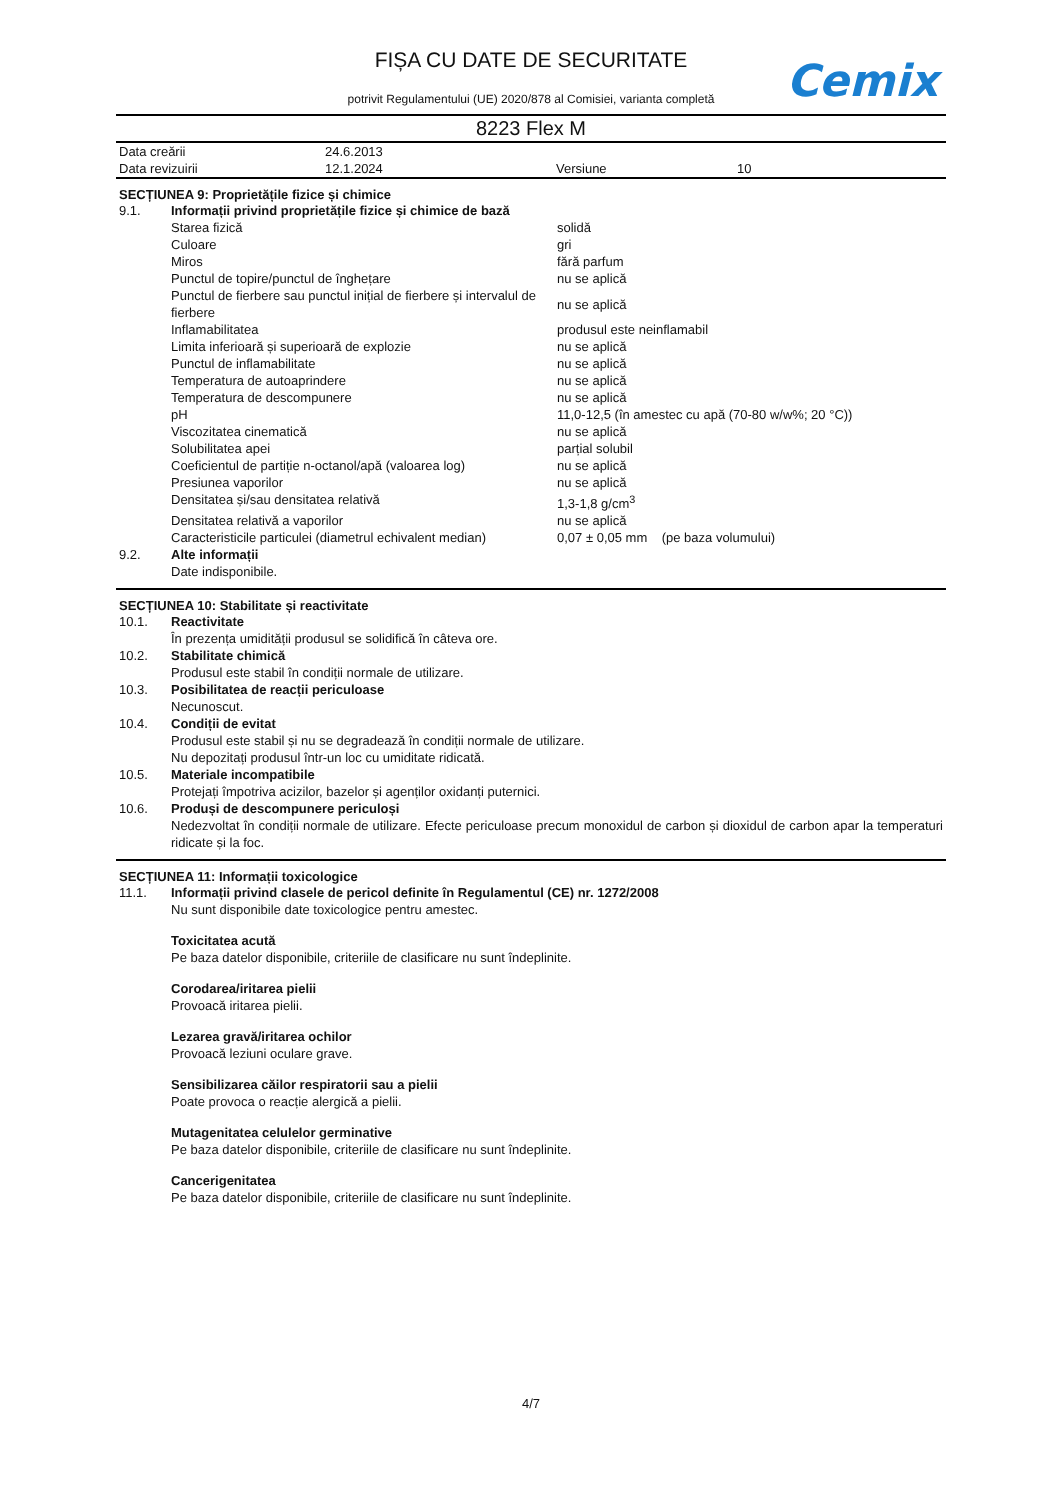FIȘA CU DATE DE SECURITATE
potrivit Regulamentului (UE) 2020/878 al Comisiei, varianta completă
Cemix
8223 Flex M
| Data creării | 24.6.2013 | | |
| Data revizuirii | 12.1.2024 | Versiune | 10 |
SECȚIUNEA 9: Proprietățile fizice și chimice
| 9.1. | Informații privind proprietățile fizice și chimice de bază | |
| | Starea fizică | solidă |
| | Culoare | gri |
| | Miros | fără parfum |
| | Punctul de topire/punctul de înghețare | nu se aplică |
| | Punctul de fierbere sau punctul inițial de fierbere și intervalul de fierbere | nu se aplică |
| | Inflamabilitatea | produsul este neinflamabil |
| | Limita inferioară și superioară de explozie | nu se aplică |
| | Punctul de inflamabilitate | nu se aplică |
| | Temperatura de autoaprindere | nu se aplică |
| | Temperatura de descompunere | nu se aplică |
| | pH | 11,0-12,5 (în amestec cu apă (70-80 w/w%; 20 °C)) |
| | Viscozitatea cinematică | nu se aplică |
| | Solubilitatea apei | parțial solubil |
| | Coeficientul de partiție n-octanol/apă (valoarea log) | nu se aplică |
| | Presiunea vaporilor | nu se aplică |
| | Densitatea și/sau densitatea relativă | 1,3-1,8 g/cm<sup>3</sup> |
| | Densitatea relativă a vaporilor | nu se aplică |
| | Caracteristicile particulei (diametrul echivalent median) | 0,07 ± 0,05 mm (pe baza volumului) |
| 9.2. | Alte informații | |
| | Date indisponibile. | |
SECȚIUNEA 10: Stabilitate și reactivitate
| 10.1. | Reactivitate |
| | În prezența umidității produsul se solidifică în câteva ore. |
| 10.2. | Stabilitate chimică |
| | Produsul este stabil în condiții normale de utilizare. |
| 10.3. | Posibilitatea de reacții periculoase |
| | Necunoscut. |
| 10.4. | Condiții de evitat |
| | Produsul este stabil și nu se degradează în condiții normale de utilizare. Nu depozitați produsul într-un loc cu umiditate ridicată. |
| 10.5. | Materiale incompatibile |
| | Protejați împotriva acizilor, bazelor și agenților oxidanți puternici. |
| 10.6. | Produși de descompunere periculoși |
| | Nedezvoltat în condiții normale de utilizare. Efecte periculoase precum monoxidul de carbon și dioxidul de carbon apar la temperaturi ridicate și la foc. |
SECȚIUNEA 11: Informații toxicologice
| 11.1. | Informații privind clasele de pericol definite în Regulamentul (CE) nr. 1272/2008 |
| | Nu sunt disponibile date toxicologice pentru amestec. |
| | Toxicitatea acută |
| | Pe baza datelor disponibile, criteriile de clasificare nu sunt îndeplinite. |
| | Corodarea/iritarea pielii |
| | Provoacă iritarea pielii. |
| | Lezarea gravă/iritarea ochilor |
| | Provoacă leziuni oculare grave. |
| | Sensibilizarea căilor respiratorii sau a pielii |
| | Poate provoca o reacție alergică a pielii. |
| | Mutagenitatea celulelor germinative |
| | Pe baza datelor disponibile, criteriile de clasificare nu sunt îndeplinite. |
| | Cancerigenitatea |
| | Pe baza datelor disponibile, criteriile de clasificare nu sunt îndeplinite. |
4/7